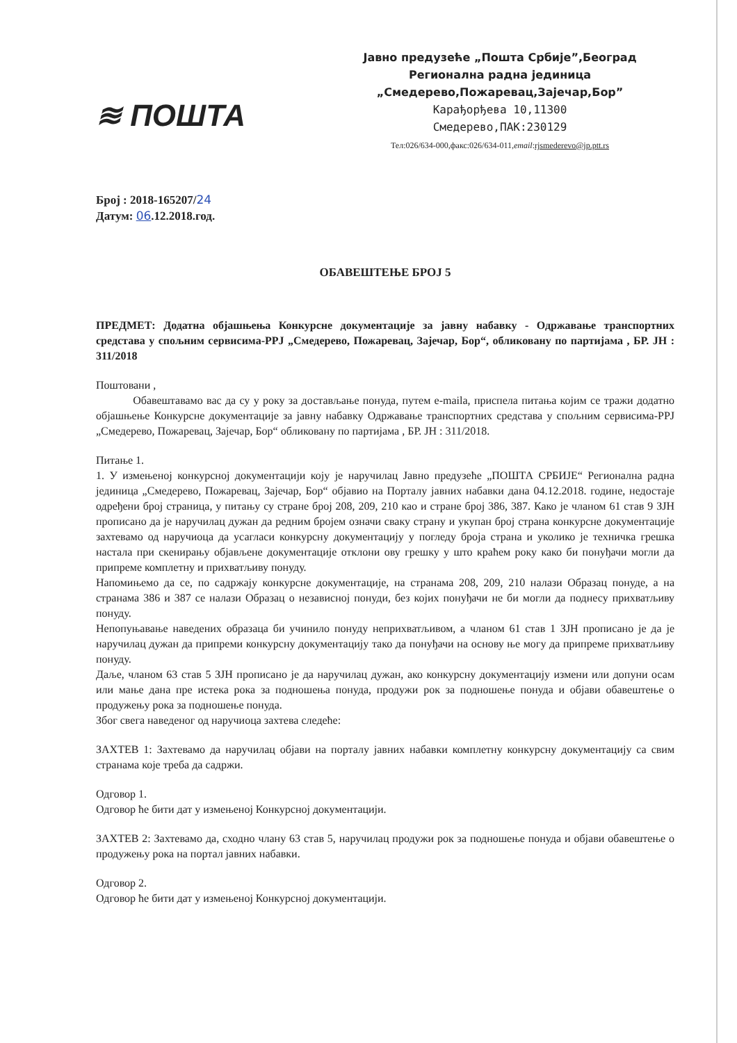≋ ПОШТА
Јавно предузеће „Пошта Србије”,Београд
Регионална радна јединица
„Смедерево,Пожаревац,Зајечар,Бор”
Карађорђева 10,11300
Смедерево,ПАК:230129
Тел:026/634-000,факс:026/634-011,email:rjsmederevo@jp.ptt.rs
Број : 2018-165207/24
Датум: 06.12.2018.год.
ОБАВЕШТЕЊЕ БРОЈ 5
ПРЕДМЕТ: Додатна објашњења Конкурсне документације за јавну набавку - Одржавање транспортних средстава у спољним сервисима-РРЈ „Смедерево, Пожаревац, Зајечар, Бор“, обликовану по партијама , БР. ЈН : 311/2018
Поштовани ,
Обавештавамо вас да су у року за достављање понуда, путем е-maila, приспела питања којим се тражи додатно објашњење Конкурсне документације за јавну набавку Одржавање транспортних средстава у спољним сервисима-РРЈ „Смедерево, Пожаревац, Зајечар, Бор“ обликовану по партијама , БР. ЈН : 311/2018.
Питање 1.
1. У измењеној конкурсној документацији коју је наручилац Јавно предузеће „ПОШТА СРБИЈЕ“ Регионална радна јединица „Смедерево, Пожаревац, Зајечар, Бор“ објавио на Порталу јавних набавки дана 04.12.2018. године, недостаје одређени број страница, у питању су стране број 208, 209, 210 као и стране број 386, 387. Како је чланом 61 став 9 ЗЈН прописано да је наручилац дужан да редним бројем означи сваку страну и укупан број страна конкурсне документације захтевамо од наручиоца да усагласи конкурсну документацију у погледу броја страна и уколико је техничка грешка настала при скенирању објављене документације отклони ову грешку у што краћем року како би понуђачи могли да припреме комплетну и прихватљиву понуду.
Напомињемо да се, по садржају конкурсне документације, на странама 208, 209, 210 налази Образац понуде, а на странама 386 и 387 се налази Образац о независној понуди, без којих понуђачи не би могли да поднесу прихватљиву понуду.
Непопуњавање наведених образаца би учинило понуду неприхватљивом, а чланом 61 став 1 ЗЈН прописано је да је наручилац дужан да припреми конкурсну документацију тако да понуђачи на основу ње могу да припреме прихватљиву понуду.
Даље, чланом 63 став 5 ЗЈН прописано је да наручилац дужан, ако конкурсну документацију измени или допуни осам или мање дана пре истека рока за подношења понуда, продужи рок за подношење понуда и објави обавештење о продужењу рока за подношење понуда.
Због свега наведеног од наручиоца захтева следеће:
ЗАХТЕВ 1: Захтевамо да наручилац објави на порталу јавних набавки комплетну конкурсну документацију са свим странама које треба да садржи.
Одговор 1.
Одговор ће бити дат у измењеној Конкурсној документацији.
ЗАХТЕВ 2: Захтевамо да, сходно члану 63 став 5, наручилац продужи рок за подношење понуда и објави обавештење о продужењу рока на портал јавних набавки.
Одговор 2.
Одговор ће бити дат у измењеној Конкурсној документацији.